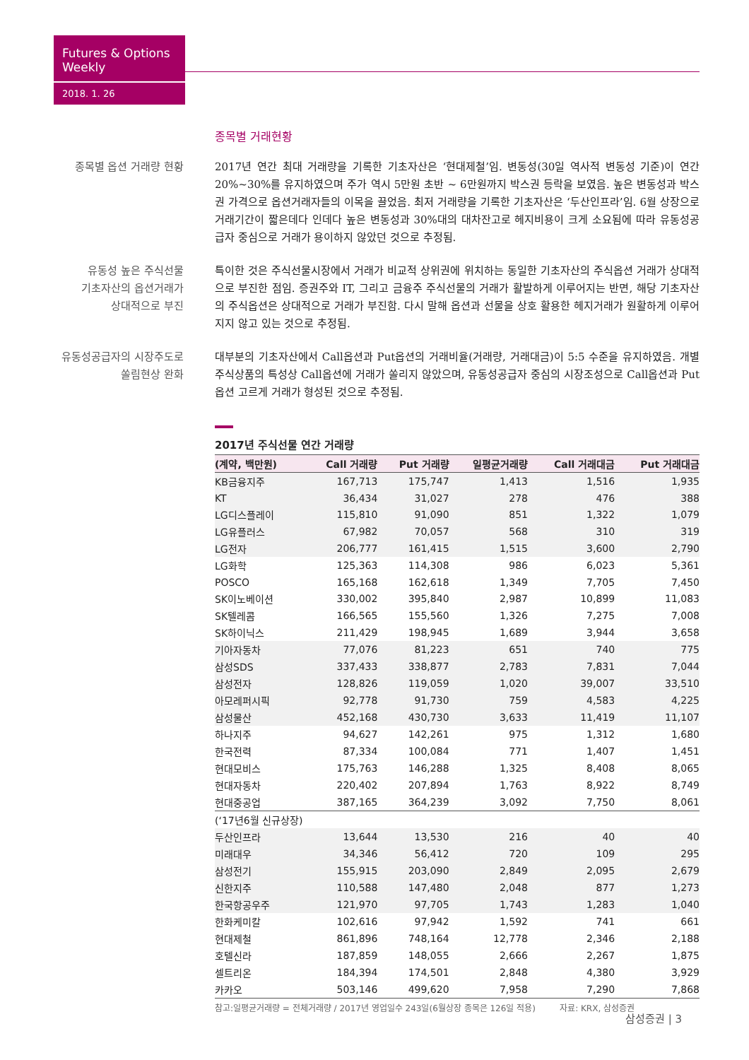Futures & Options Weekly
2018. 1. 26
종목별 거래현황
종목별 옵션 거래량 현황 2017년 연간 최대 거래량을 기록한 기초자산은 ‘현대제철’임. 변동성(30일 역사적 변동성 기준)이 연간 20%~30%를 유지하였으며 주가 역시 5만원 초반 ~ 6만원까지 박스권 등락을 보였음. 높은 변동성과 박스권 가격으로 옵션거래자들의 이목을 끌었음. 최저 거래량을 기록한 기초자산은 ‘두산인프라’임. 6월 상장으로 거래기간이 짧은데다 인데다 높은 변동성과 30%대의 대차잔고로 헤지비용이 크게 소요됨에 따라 유동성공급자 중심으로 거래가 용이하지 않았던 것으로 추정됨.
유동성 높은 주식선물
기초자산의 옵션거래가
상대적으로 부진
특이한 것은 주식선물시장에서 거래가 비교적 상위권에 위치하는 동일한 기초자산의 주식옵션 거래가 상대적으로 부진한 점임. 증권주와 IT, 그리고 금융주 주식선물의 거래가 활발하게 이루어지는 반면, 해당 기초자산의 주식옵션은 상대적으로 거래가 부진함. 다시 말해 옵션과 선물을 상호 활용한 헤지거래가 원활하게 이루어지지 않고 있는 것으로 추정됨.
유동성공급자의 시장주도로
쏠림현상 완화
대부분의 기초자산에서 Call옵션과 Put옵션의 거래비율(거래량, 거래대금)이 5:5 수준을 유지하였음. 개별주식상품의 특성상 Call옵션에 거래가 쏠리지 않았으며, 유동성공급자 중심의 시장조성으로 Call옵션과 Put옵션 고르게 거래가 형성된 것으로 추정됨.
2017년 주식선물 연간 거래량
| (계약, 백만원) | Call 거래량 | Put 거래량 | 일평균거래량 | Call 거래대금 | Put 거래대금 |
| --- | --- | --- | --- | --- | --- |
| KB금융지주 | 167,713 | 175,747 | 1,413 | 1,516 | 1,935 |
| KT | 36,434 | 31,027 | 278 | 476 | 388 |
| LG디스플레이 | 115,810 | 91,090 | 851 | 1,322 | 1,079 |
| LG유플러스 | 67,982 | 70,057 | 568 | 310 | 319 |
| LG전자 | 206,777 | 161,415 | 1,515 | 3,600 | 2,790 |
| LG화학 | 125,363 | 114,308 | 986 | 6,023 | 5,361 |
| POSCO | 165,168 | 162,618 | 1,349 | 7,705 | 7,450 |
| SK이노베이션 | 330,002 | 395,840 | 2,987 | 10,899 | 11,083 |
| SK텔레콤 | 166,565 | 155,560 | 1,326 | 7,275 | 7,008 |
| SK하이닉스 | 211,429 | 198,945 | 1,689 | 3,944 | 3,658 |
| 기아자동차 | 77,076 | 81,223 | 651 | 740 | 775 |
| 삼성SDS | 337,433 | 338,877 | 2,783 | 7,831 | 7,044 |
| 삼성전자 | 128,826 | 119,059 | 1,020 | 39,007 | 33,510 |
| 아모레퍼시픽 | 92,778 | 91,730 | 759 | 4,583 | 4,225 |
| 삼성물산 | 452,168 | 430,730 | 3,633 | 11,419 | 11,107 |
| 하나지주 | 94,627 | 142,261 | 975 | 1,312 | 1,680 |
| 한국전력 | 87,334 | 100,084 | 771 | 1,407 | 1,451 |
| 현대모비스 | 175,763 | 146,288 | 1,325 | 8,408 | 8,065 |
| 현대자동차 | 220,402 | 207,894 | 1,763 | 8,922 | 8,749 |
| 현대중공업 | 387,165 | 364,239 | 3,092 | 7,750 | 8,061 |
| (‘17년6월 신규상장) | | | | | |
| 두산인프라 | 13,644 | 13,530 | 216 | 40 | 40 |
| 미래대우 | 34,346 | 56,412 | 720 | 109 | 295 |
| 삼성전기 | 155,915 | 203,090 | 2,849 | 2,095 | 2,679 |
| 신한지주 | 110,588 | 147,480 | 2,048 | 877 | 1,273 |
| 한국항공우주 | 121,970 | 97,705 | 1,743 | 1,283 | 1,040 |
| 한화케미칼 | 102,616 | 97,942 | 1,592 | 741 | 661 |
| 현대제철 | 861,896 | 748,164 | 12,778 | 2,346 | 2,188 |
| 호텔신라 | 187,859 | 148,055 | 2,666 | 2,267 | 1,875 |
| 셀트리온 | 184,394 | 174,501 | 2,848 | 4,380 | 3,929 |
| 카카오 | 503,146 | 499,620 | 7,958 | 7,290 | 7,868 |
참고:일평균거래량 = 전체거래량 / 2017년 영업일수 243일(6월상장 종목은 126일 적용) 자료: KRX, 삼성증권
삼성증권 | 3